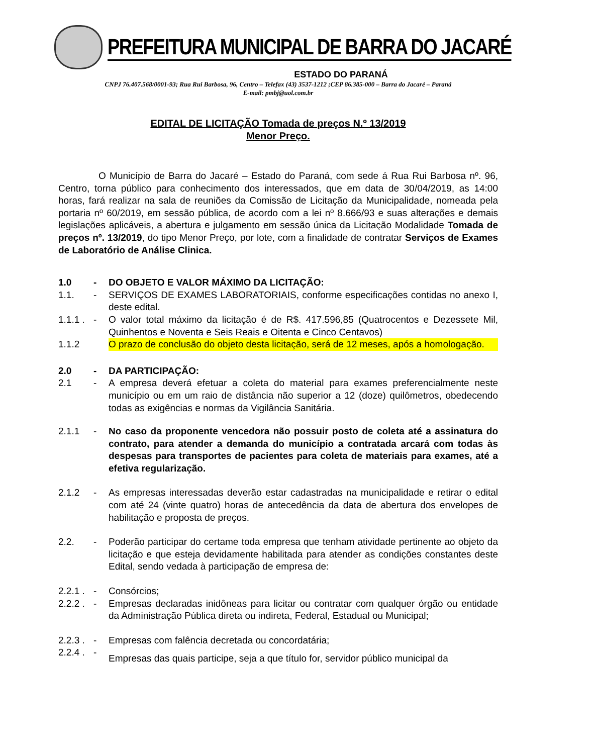PREFEITURA MUNICIPAL DE BARRA DO JACARÉ
ESTADO DO PARANÁ
CNPJ 76.407.568/0001-93; Rua Rui Barbosa, 96, Centro – Telefax (43) 3537-1212 ;CEP 86.385-000 – Barra do Jacaré – Paraná
E-mail: pmbj@uol.com.br
EDITAL DE LICITAÇÃO Tomada de preços N.º 13/2019
Menor Preço.
O Município de Barra do Jacaré – Estado do Paraná, com sede á Rua Rui Barbosa nº. 96, Centro, torna público para conhecimento dos interessados, que em data de 30/04/2019, as 14:00 horas, fará realizar na sala de reuniões da Comissão de Licitação da Municipalidade, nomeada pela portaria nº 60/2019, em sessão pública, de acordo com a lei nº 8.666/93 e suas alterações e demais legislações aplicáveis, a abertura e julgamento em sessão única da Licitação Modalidade Tomada de preços nº. 13/2019, do tipo Menor Preço, por lote, com a finalidade de contratar Serviços de Exames de Laboratório de Análise Clinica.
1.0 - DO OBJETO E VALOR MÁXIMO DA LICITAÇÃO:
1.1. - SERVIÇOS DE EXAMES LABORATORIAIS, conforme especificações contidas no anexo I, deste edital.
1.1.1 . - O valor total máximo da licitação é de R$. 417.596,85 (Quatrocentos e Dezessete Mil, Quinhentos e Noventa e Seis Reais e Oitenta e Cinco Centavos)
1.1.2 O prazo de conclusão do objeto desta licitação, será de 12 meses, após a homologação.
2.0 - DA PARTICIPAÇÃO:
2.1 - A empresa deverá efetuar a coleta do material para exames preferencialmente neste município ou em um raio de distância não superior a 12 (doze) quilômetros, obedecendo todas as exigências e normas da Vigilância Sanitária.
2.1.1 - No caso da proponente vencedora não possuir posto de coleta até a assinatura do contrato, para atender a demanda do município a contratada arcará com todas às despesas para transportes de pacientes para coleta de materiais para exames, até a efetiva regularização.
2.1.2 - As empresas interessadas deverão estar cadastradas na municipalidade e retirar o edital com até 24 (vinte quatro) horas de antecedência da data de abertura dos envelopes de habilitação e proposta de preços.
2.2. - Poderão participar do certame toda empresa que tenham atividade pertinente ao objeto da licitação e que esteja devidamente habilitada para atender as condições constantes deste Edital, sendo vedada à participação de empresa de:
2.2.1 . - Consórcios;
2.2.2 . - Empresas declaradas inidôneas para licitar ou contratar com qualquer órgão ou entidade da Administração Pública direta ou indireta, Federal, Estadual ou Municipal;
2.2.3 . - Empresas com falência decretada ou concordatária;
2.2.4 . - Empresas das quais participe, seja a que título for, servidor público municipal da